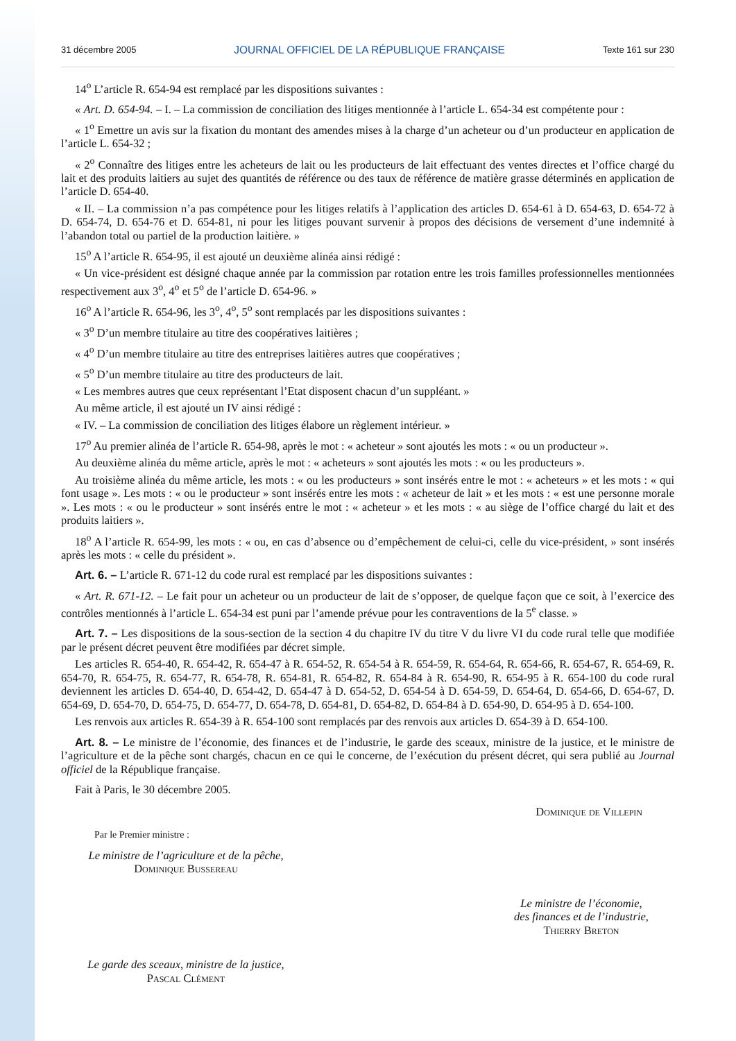31 décembre 2005 JOURNAL OFFICIEL DE LA RÉPUBLIQUE FRANÇAISE Texte 161 sur 230
14<sup>o</sup> L’article R. 654-94 est remplacé par les dispositions suivantes :
« Art. D. 654-94. – I. – La commission de conciliation des litiges mentionnée à l’article L. 654-34 est compétente pour :
« 1<sup>o</sup> Emettre un avis sur la fixation du montant des amendes mises à la charge d’un acheteur ou d’un producteur en application de l’article L. 654-32 ;
« 2<sup>o</sup> Connaître des litiges entre les acheteurs de lait ou les producteurs de lait effectuant des ventes directes et l’office chargé du lait et des produits laitiers au sujet des quantités de référence ou des taux de référence de matière grasse déterminés en application de l’article D. 654-40.
« II. – La commission n’a pas compétence pour les litiges relatifs à l’application des articles D. 654-61 à D. 654-63, D. 654-72 à D. 654-74, D. 654-76 et D. 654-81, ni pour les litiges pouvant survenir à propos des décisions de versement d’une indemnité à l’abandon total ou partiel de la production laitière. »
15<sup>o</sup> A l’article R. 654-95, il est ajouté un deuxième alinéa ainsi rédigé :
« Un vice-président est désigné chaque année par la commission par rotation entre les trois familles professionnelles mentionnées respectivement aux 3<sup>o</sup>, 4<sup>o</sup> et 5<sup>o</sup> de l’article D. 654-96. »
16<sup>o</sup> A l’article R. 654-96, les 3<sup>o</sup>, 4<sup>o</sup>, 5<sup>o</sup> sont remplacés par les dispositions suivantes :
« 3<sup>o</sup> D’un membre titulaire au titre des coopératives laitières ;
« 4<sup>o</sup> D’un membre titulaire au titre des entreprises laitières autres que coopératives ;
« 5<sup>o</sup> D’un membre titulaire au titre des producteurs de lait.
« Les membres autres que ceux représentant l’Etat disposent chacun d’un suppléant. »
Au même article, il est ajouté un IV ainsi rédigé :
« IV. – La commission de conciliation des litiges élabore un règlement intérieur. »
17<sup>o</sup> Au premier alinéa de l’article R. 654-98, après le mot : « acheteur » sont ajoutés les mots : « ou un producteur ».
Au deuxième alinéa du même article, après le mot : « acheteurs » sont ajoutés les mots : « ou les producteurs ».
Au troisième alinéa du même article, les mots : « ou les producteurs » sont insérés entre le mot : « acheteurs » et les mots : « qui font usage ». Les mots : « ou le producteur » sont insérés entre les mots : « acheteur de lait » et les mots : « est une personne morale ». Les mots : « ou le producteur » sont insérés entre le mot : « acheteur » et les mots : « au siège de l’office chargé du lait et des produits laitiers ».
18<sup>o</sup> A l’article R. 654-99, les mots : « ou, en cas d’absence ou d’empêchement de celui-ci, celle du vice-président, » sont insérés après les mots : « celle du président ».
Art. 6. – L’article R. 671-12 du code rural est remplacé par les dispositions suivantes :
« Art. R. 671-12. – Le fait pour un acheteur ou un producteur de lait de s’opposer, de quelque façon que ce soit, à l’exercice des contrôles mentionnés à l’article L. 654-34 est puni par l’amende prévue pour les contraventions de la 5<sup>e</sup> classe. »
Art. 7. – Les dispositions de la sous-section de la section 4 du chapitre IV du titre V du livre VI du code rural telle que modifiée par le présent décret peuvent être modifiées par décret simple.
Les articles R. 654-40, R. 654-42, R. 654-47 à R. 654-52, R. 654-54 à R. 654-59, R. 654-64, R. 654-66, R. 654-67, R. 654-69, R. 654-70, R. 654-75, R. 654-77, R. 654-78, R. 654-81, R. 654-82, R. 654-84 à R. 654-90, R. 654-95 à R. 654-100 du code rural deviennent les articles D. 654-40, D. 654-42, D. 654-47 à D. 654-52, D. 654-54 à D. 654-59, D. 654-64, D. 654-66, D. 654-67, D. 654-69, D. 654-70, D. 654-75, D. 654-77, D. 654-78, D. 654-81, D. 654-82, D. 654-84 à D. 654-90, D. 654-95 à D. 654-100.
Les renvois aux articles R. 654-39 à R. 654-100 sont remplacés par des renvois aux articles D. 654-39 à D. 654-100.
Art. 8. – Le ministre de l’économie, des finances et de l’industrie, le garde des sceaux, ministre de la justice, et le ministre de l’agriculture et de la pêche sont chargés, chacun en ce qui le concerne, de l’exécution du présent décret, qui sera publié au Journal officiel de la République française.
Fait à Paris, le 30 décembre 2005.
Dominique de Villepin
Par le Premier ministre :
Le ministre de l’agriculture et de la pêche,
Dominique Bussereau
Le ministre de l’économie,
des finances et de l’industrie,
Thierry Breton
Le garde des sceaux, ministre de la justice,
Pascal Clément